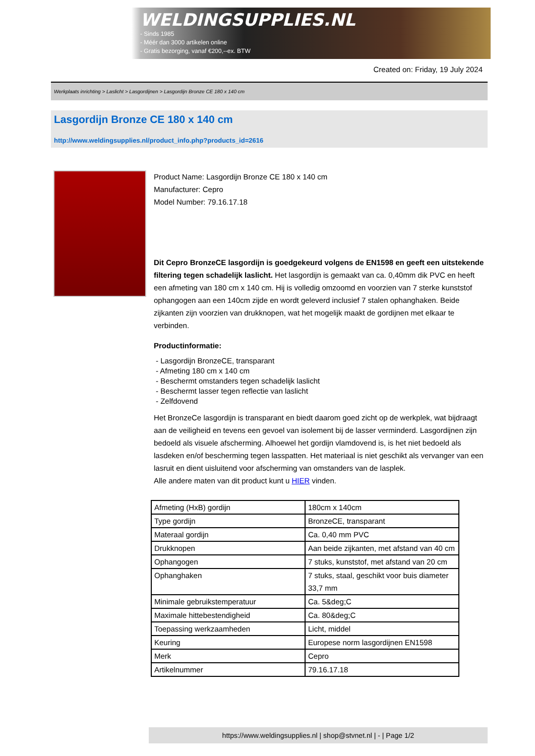WELDINGSUPPLIES.NL
- Sinds 1985
- Méér dan 3000 artikelen online
- Gratis bezorging, vanaf €200,--ex. BTW
Created on: Friday, 19 July 2024
Werkplaats inrichting > Laslicht > Lasgordijnen > Lasgordijn Bronze CE 180 x 140 cm
Lasgordijn Bronze CE 180 x 140 cm
http://www.weldingsupplies.nl/product_info.php?products_id=2616
Product Name: Lasgordijn Bronze CE 180 x 140 cm
Manufacturer: Cepro
Model Number: 79.16.17.18
Dit Cepro BronzeCE lasgordijn is goedgekeurd volgens de EN1598 en geeft een uitstekende filtering tegen schadelijk laslicht. Het lasgordijn is gemaakt van ca. 0,40mm dik PVC en heeft een afmeting van 180 cm x 140 cm. Hij is volledig omzoomd en voorzien van 7 sterke kunststof ophangogen aan een 140cm zijde en wordt geleverd inclusief 7 stalen ophanghaken. Beide zijkanten zijn voorzien van drukknopen, wat het mogelijk maakt de gordijnen met elkaar te verbinden.
Productinformatie:
- Lasgordijn BronzeCE, transparant
- Afmeting 180 cm x 140 cm
- Beschermt omstanders tegen schadelijk laslicht
- Beschermt lasser tegen reflectie van laslicht
- Zelfdovend
Het BronzeCe lasgordijn is transparant en biedt daarom goed zicht op de werkplek, wat bijdraagt aan de veiligheid en tevens een gevoel van isolement bij de lasser verminderd. Lasgordijnen zijn bedoeld als visuele afscherming. Alhoewel het gordijn vlamdovend is, is het niet bedoeld als lasdeken en/of bescherming tegen lasspatten. Het materiaal is niet geschikt als vervanger van een lasruit en dient uisluitend voor afscherming van omstanders van de lasplek.
Alle andere maten van dit product kunt u HIER vinden.
| Afmeting (HxB) gordijn | 180cm x 140cm |
| Type gordijn | BronzeCE, transparant |
| Materaal gordijn | Ca. 0,40 mm PVC |
| Drukknopen | Aan beide zijkanten, met afstand van 40 cm |
| Ophangogen | 7 stuks, kunststof, met afstand van 20 cm |
| Ophanghaken | 7 stuks, staal, geschikt voor buis diameter 33,7 mm |
| Minimale gebruikstemperatuur | Ca. 5&deg;C |
| Maximale hittebestendigheid | Ca. 80&deg;C |
| Toepassing werkzaamheden | Licht, middel |
| Keuring | Europese norm lasgordijnen EN1598 |
| Merk | Cepro |
| Artikelnummer | 79.16.17.18 |
https://www.weldingsupplies.nl | shop@stvnet.nl | - | Page 1/2